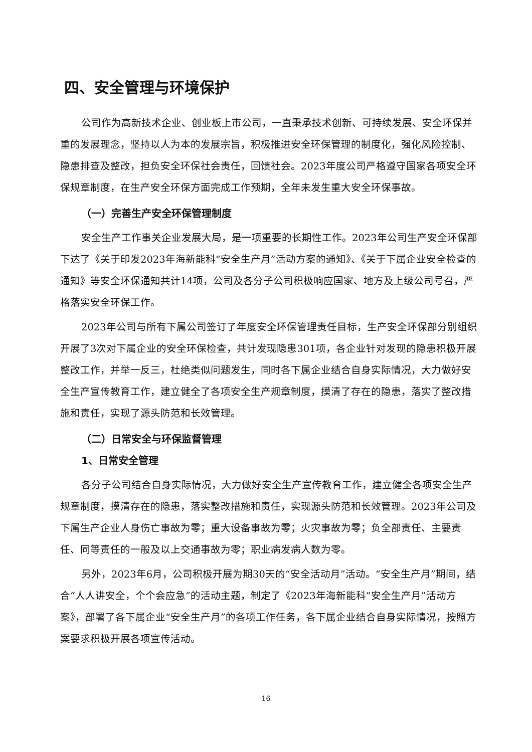四、安全管理与环境保护
公司作为高新技术企业、创业板上市公司，一直秉承技术创新、可持续发展、安全环保并重的发展理念，坚持以人为本的发展宗旨，积极推进安全环保管理的制度化，强化风险控制、隐患排查及整改，担负安全环保社会责任，回馈社会。2023年度公司严格遵守国家各项安全环保规章制度，在生产安全环保方面完成工作预期，全年未发生重大安全环保事故。
（一）完善生产安全环保管理制度
安全生产工作事关企业发展大局，是一项重要的长期性工作。2023年公司生产安全环保部下达了《关于印发2023年海新能科“安全生产月”活动方案的通知》、《关于下属企业安全检查的通知》等安全环保通知共计14项，公司及各分子公司积极响应国家、地方及上级公司号召，严格落实安全环保工作。
2023年公司与所有下属公司签订了年度安全环保管理责任目标，生产安全环保部分别组织开展了3次对下属企业的安全环保检查，共计发现隐患301项，各企业针对发现的隐患积极开展整改工作，并举一反三，杜绝类似问题发生，同时各下属企业结合自身实际情况，大力做好安全生产宣传教育工作，建立健全了各项安全生产规章制度，摸清了存在的隐患，落实了整改措施和责任，实现了源头防范和长效管理。
（二）日常安全与环保监督管理
1、日常安全管理
各分子公司结合自身实际情况，大力做好安全生产宣传教育工作，建立健全各项安全生产规章制度，摸清存在的隐患，落实整改措施和责任，实现源头防范和长效管理。2023年公司及下属生产企业人身伤亡事故为零；重大设备事故为零；火灾事故为零；负全部责任、主要责任、同等责任的一般及以上交通事故为零；职业病发病人数为零。
另外，2023年6月，公司积极开展为期30天的“安全活动月”活动。“安全生产月”期间，结合“人人讲安全，个个会应急”的活动主题，制定了《2023年海新能科“安全生产月”活动方案》，部署了各下属企业“安全生产月”的各项工作任务，各下属企业结合自身实际情况，按照方案要求积极开展各项宣传活动。
16